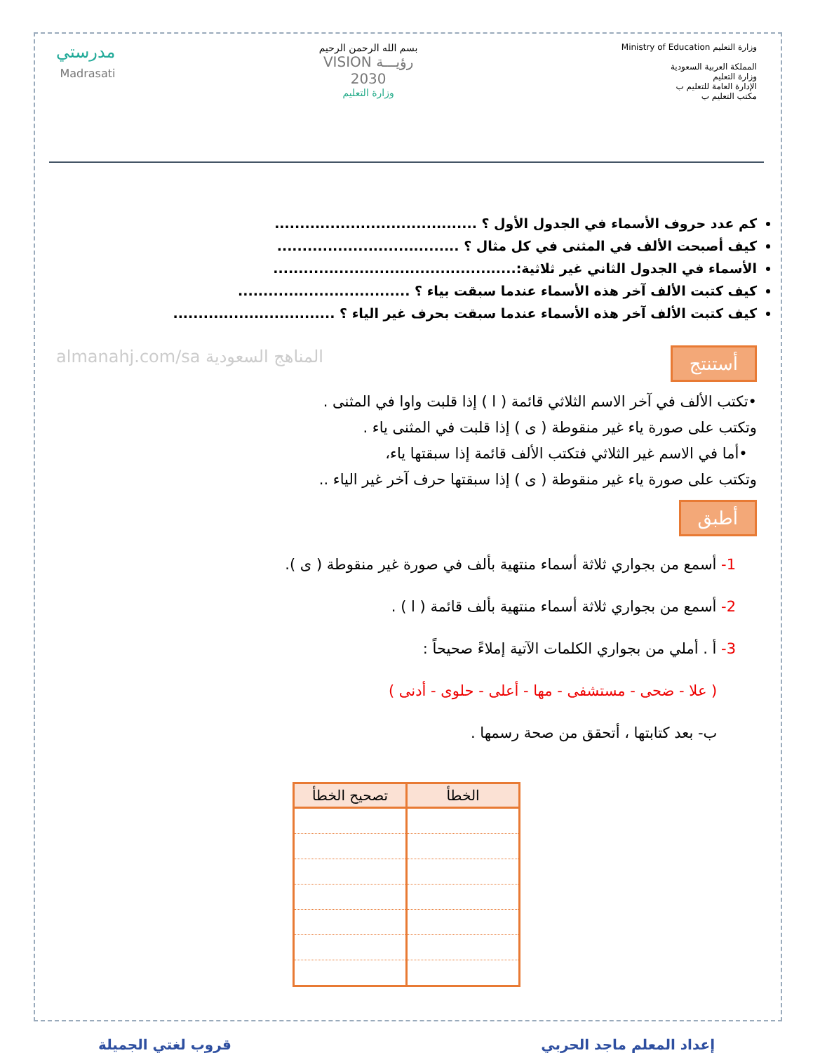وزارة التعليم Ministry of Education
المملكة العربية السعودية
وزارة التعليم
الإدارة العامة للتعليم ب
مكتب التعليم ب
بسم الله الرحمن الرحيم
رؤيـــة VISION
2030
وزارة التعليم
مدرستي
Madrasati
كم عدد حروف الأسماء في الجدول الأول ؟ ........................................
كيف أصبحت الألف في المثنى في كل مثال ؟ ....................................
الأسماء في الجدول الثاني غير ثلاثية:................................................
كيف كتبت الألف آخر هذه الأسماء عندما سبقت بياء ؟ ..................................
كيف كتبت الألف آخر هذه الأسماء عندما سبقت بحرف غير الياء ؟ ................................
أستنتج almanahj.com/sa المناهج السعودية
•تكتب الألف في آخر الاسم الثلاثي قائمة ( ا ) إذا قلبت واوا في المثنى .
وتكتب على صورة ياء غير منقوطة ( ى ) إذا قلبت في المثنى ياء .
•أما في الاسم غير الثلاثي فتكتب الألف قائمة إذا سبقتها ياء،
وتكتب على صورة ياء غير منقوطة ( ى ) إذا سبقتها حرف آخر غير الياء ..
أطبق
1- أسمع من بجواري ثلاثة أسماء منتهية بألف في صورة غير منقوطة ( ى ).
2- أسمع من بجواري ثلاثة أسماء منتهية بألف قائمة ( ا ) .
3- أ . أملي من بجواري الكلمات الآتية إملاءً صحيحاً :
( علا - ضحى - مستشفى - مها - أعلى - حلوى - أدنى )
ب- بعد كتابتها ، أتحقق من صحة رسمها .
| الخطأ | تصحيح الخطأ |
| --- | --- |
إعداد المعلم ماجد الحربي قروب لغتي الجميلة